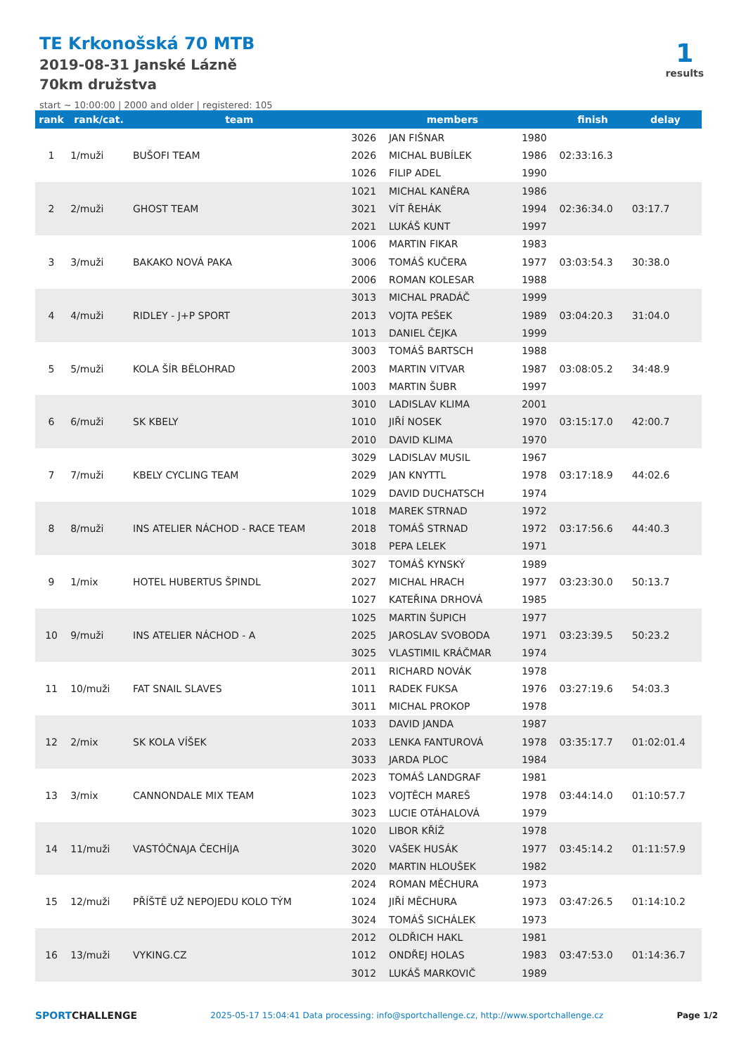TE Krkonošská 70 MTB
2019-08-31 Janské Lázně
70km družstva
start ~ 10:00:00 | 2000 and older | registered: 105
1
results
| rank | rank/cat. | team | members | | | finish | delay |
| --- | --- | --- | --- | --- | --- | --- | --- |
| 1 | 1/muži | BUŠOFI TEAM | 3026 | JAN FIŠNAR | 1980 | 02:33:16.3 | |
| | | | 2026 | MICHAL BUBÍLEK | 1986 | | |
| | | | 1026 | FILIP ADEL | 1990 | | |
| 2 | 2/muži | GHOST TEAM | 1021 | MICHAL KANĚRA | 1986 | 02:36:34.0 | 03:17.7 |
| | | | 3021 | VÍT ŘEHÁK | 1994 | | |
| | | | 2021 | LUKÁŠ KUNT | 1997 | | |
| 3 | 3/muži | BAKAKO NOVÁ PAKA | 1006 | MARTIN FIKAR | 1983 | 03:03:54.3 | 30:38.0 |
| | | | 3006 | TOMÁŠ KUČERA | 1977 | | |
| | | | 2006 | ROMAN KOLESAR | 1988 | | |
| 4 | 4/muži | RIDLEY - J+P SPORT | 3013 | MICHAL PRADÁČ | 1999 | 03:04:20.3 | 31:04.0 |
| | | | 2013 | VOJTA PEŠEK | 1989 | | |
| | | | 1013 | DANIEL ČEJKA | 1999 | | |
| 5 | 5/muži | KOLA ŠÍR BĚLOHRAD | 3003 | TOMÁŠ BARTSCH | 1988 | 03:08:05.2 | 34:48.9 |
| | | | 2003 | MARTIN VITVAR | 1987 | | |
| | | | 1003 | MARTIN ŠUBR | 1997 | | |
| 6 | 6/muži | SK KBELY | 3010 | LADISLAV KLIMA | 2001 | 03:15:17.0 | 42:00.7 |
| | | | 1010 | JIŘÍ NOSEK | 1970 | | |
| | | | 2010 | DAVID KLIMA | 1970 | | |
| 7 | 7/muži | KBELY CYCLING TEAM | 3029 | LADISLAV MUSIL | 1967 | 03:17:18.9 | 44:02.6 |
| | | | 2029 | JAN KNYTTL | 1978 | | |
| | | | 1029 | DAVID DUCHATSCH | 1974 | | |
| 8 | 8/muži | INS ATELIER NÁCHOD - RACE TEAM | 1018 | MAREK STRNAD | 1972 | 03:17:56.6 | 44:40.3 |
| | | | 2018 | TOMÁŠ STRNAD | 1972 | | |
| | | | 3018 | PEPA LELEK | 1971 | | |
| 9 | 1/mix | HOTEL HUBERTUS ŠPINDL | 3027 | TOMÁŠ KYNSKÝ | 1989 | 03:23:30.0 | 50:13.7 |
| | | | 2027 | MICHAL HRACH | 1977 | | |
| | | | 1027 | KATEŘINA DRHOVÁ | 1985 | | |
| 10 | 9/muži | INS ATELIER NÁCHOD - A | 1025 | MARTIN ŠUPICH | 1977 | 03:23:39.5 | 50:23.2 |
| | | | 2025 | JAROSLAV SVOBODA | 1971 | | |
| | | | 3025 | VLASTIMIL KRÁČMAR | 1974 | | |
| 11 | 10/muži | FAT SNAIL SLAVES | 2011 | RICHARD NOVÁK | 1978 | 03:27:19.6 | 54:03.3 |
| | | | 1011 | RADEK FUKSA | 1976 | | |
| | | | 3011 | MICHAL PROKOP | 1978 | | |
| 12 | 2/mix | SK KOLA VÍŠEK | 1033 | DAVID JANDA | 1987 | 03:35:17.7 | 01:02:01.4 |
| | | | 2033 | LENKA FANTUROVÁ | 1978 | | |
| | | | 3033 | JARDA PLOC | 1984 | | |
| 13 | 3/mix | CANNONDALE MIX TEAM | 2023 | TOMÁŠ LANDGRAF | 1981 | 03:44:14.0 | 01:10:57.7 |
| | | | 1023 | VOJTĚCH MAREŠ | 1978 | | |
| | | | 3023 | LUCIE OTÁHALOVÁ | 1979 | | |
| 14 | 11/muži | VASTÓČNAJA ČECHÍJA | 1020 | LIBOR KŘÍŽ | 1978 | 03:45:14.2 | 01:11:57.9 |
| | | | 3020 | VAŠEK HUSÁK | 1977 | | |
| | | | 2020 | MARTIN HLOUŠEK | 1982 | | |
| 15 | 12/muži | PŘÍŠTĚ UŽ NEPOJEDU KOLO TÝM | 2024 | ROMAN MĚCHURA | 1973 | 03:47:26.5 | 01:14:10.2 |
| | | | 1024 | JIŘÍ MĚCHURA | 1973 | | |
| | | | 3024 | TOMÁŠ SICHÁLEK | 1973 | | |
| 16 | 13/muži | VYKING.CZ | 2012 | OLDŘICH HAKL | 1981 | 03:47:53.0 | 01:14:36.7 |
| | | | 1012 | ONDŘEJ HOLAS | 1983 | | |
| | | | 3012 | LUKÁŠ MARKOVIČ | 1989 | | |
SPORTCHALLENGE 2025-05-17 15:04:41 Data processing: info@sportchallenge.cz, http://www.sportchallenge.cz Page 1/2